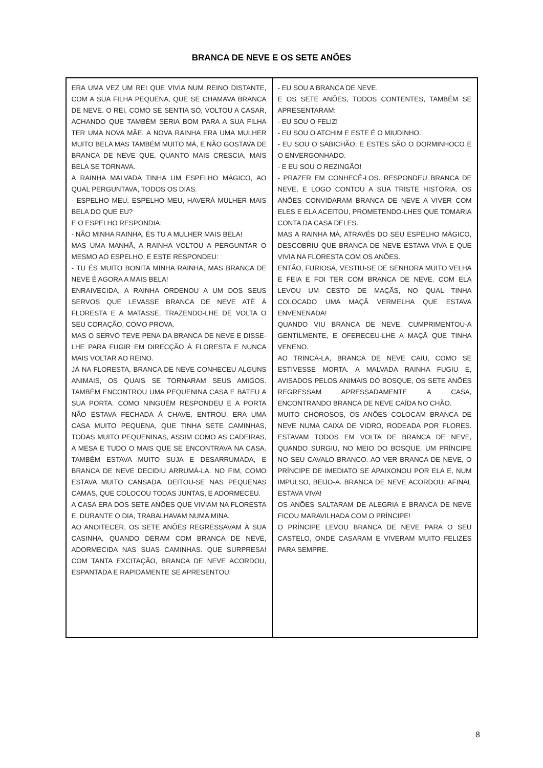BRANCA DE NEVE E OS SETE ANÕES
ERA UMA VEZ UM REI QUE VIVIA NUM REINO DISTANTE, COM A SUA FILHA PEQUENA, QUE SE CHAMAVA BRANCA DE NEVE. O REI, COMO SE SENTIA SÓ, VOLTOU A CASAR, ACHANDO QUE TAMBÉM SERIA BOM PARA A SUA FILHA TER UMA NOVA MÃE. A NOVA RAINHA ERA UMA MULHER MUITO BELA MAS TAMBÉM MUITO MÁ, E NÃO GOSTAVA DE BRANCA DE NEVE QUE, QUANTO MAIS CRESCIA, MAIS BELA SE TORNAVA.
A RAINHA MALVADA TINHA UM ESPELHO MÁGICO, AO QUAL PERGUNTAVA, TODOS OS DIAS:
- ESPELHO MEU, ESPELHO MEU, HAVERÁ MULHER MAIS BELA DO QUE EU?
E O ESPELHO RESPONDIA:
- NÃO MINHA RAINHA, ÉS TU A MULHER MAIS BELA!
MAS UMA MANHÃ, A RAINHA VOLTOU A PERGUNTAR O MESMO AO ESPELHO, E ESTE RESPONDEU:
- TU ÉS MUITO BONITA MINHA RAINHA, MAS BRANCA DE NEVE É AGORA A MAIS BELA!
ENRAIVECIDA, A RAINHA ORDENOU A UM DOS SEUS SERVOS QUE LEVASSE BRANCA DE NEVE ATÉ À FLORESTA E A MATASSE, TRAZENDO-LHE DE VOLTA O SEU CORAÇÃO, COMO PROVA.
MAS O SERVO TEVE PENA DA BRANCA DE NEVE E DISSE-LHE PARA FUGIR EM DIRECÇÃO À FLORESTA E NUNCA MAIS VOLTAR AO REINO.
JÁ NA FLORESTA, BRANCA DE NEVE CONHECEU ALGUNS ANIMAIS, OS QUAIS SE TORNARAM SEUS AMIGOS. TAMBÉM ENCONTROU UMA PEQUENINA CASA E BATEU A SUA PORTA. COMO NINGUÉM RESPONDEU E A PORTA NÃO ESTAVA FECHADA À CHAVE, ENTROU. ERA UMA CASA MUITO PEQUENA, QUE TINHA SETE CAMINHAS, TODAS MUITO PEQUENINAS, ASSIM COMO AS CADEIRAS, A MESA E TUDO O MAIS QUE SE ENCONTRAVA NA CASA. TAMBÉM ESTAVA MUITO SUJA E DESARRUMADA, E BRANCA DE NEVE DECIDIU ARRUMÁ-LA. NO FIM, COMO ESTAVA MUITO CANSADA, DEITOU-SE NAS PEQUENAS CAMAS, QUE COLOCOU TODAS JUNTAS, E ADORMECEU.
A CASA ERA DOS SETE ANÕES QUE VIVIAM NA FLORESTA E, DURANTE O DIA, TRABALHAVAM NUMA MINA.
AO ANOITECER, OS SETE ANÕES REGRESSAVAM À SUA CASINHA, QUANDO DERAM COM BRANCA DE NEVE, ADORMECIDA NAS SUAS CAMINHAS. QUE SURPRESA! COM TANTA EXCITAÇÃO, BRANCA DE NEVE ACORDOU, ESPANTADA E RAPIDAMENTE SE APRESENTOU:
- EU SOU A BRANCA DE NEVE.
E OS SETE ANÕES, TODOS CONTENTES, TAMBÉM SE APRESENTARAM:
- EU SOU O FELIZ!
- EU SOU O ATCHIM E ESTE É O MIUDINHO.
- EU SOU O SABICHÃO, E ESTES SÃO O DORMINHOCO E O ENVERGONHADO.
- E EU SOU O REZINGÃO!
- PRAZER EM CONHECÊ-LOS. RESPONDEU BRANCA DE NEVE, E LOGO CONTOU A SUA TRISTE HISTÓRIA. OS ANÕES CONVIDARAM BRANCA DE NEVE A VIVER COM ELES E ELA ACEITOU, PROMETENDO-LHES QUE TOMARIA CONTA DA CASA DELES.
MAS A RAINHA MÁ, ATRAVÉS DO SEU ESPELHO MÁGICO, DESCOBRIU QUE BRANCA DE NEVE ESTAVA VIVA E QUE VIVIA NA FLORESTA COM OS ANÕES.
ENTÃO, FURIOSA, VESTIU-SE DE SENHORA MUITO VELHA E FEIA E FOI TER COM BRANCA DE NEVE. COM ELA LEVOU UM CESTO DE MAÇÃS, NO QUAL TINHA COLOCADO UMA MAÇÃ VERMELHA QUE ESTAVA ENVENENADA!
QUANDO VIU BRANCA DE NEVE, CUMPRIMENTOU-A GENTILMENTE, E OFERECEU-LHE A MAÇÃ QUE TINHA VENENO.
AO TRINCÁ-LA, BRANCA DE NEVE CAIU, COMO SE ESTIVESSE MORTA. A MALVADA RAINHA FUGIU E, AVISADOS PELOS ANIMAIS DO BOSQUE, OS SETE ANÕES REGRESSAM APRESSADAMENTE A CASA, ENCONTRANDO BRANCA DE NEVE CAÍDA NO CHÃO.
MUITO CHOROSOS, OS ANÕES COLOCAM BRANCA DE NEVE NUMA CAIXA DE VIDRO, RODEADA POR FLORES. ESTAVAM TODOS EM VOLTA DE BRANCA DE NEVE, QUANDO SURGIU, NO MEIO DO BOSQUE, UM PRÍNCIPE NO SEU CAVALO BRANCO. AO VER BRANCA DE NEVE, O PRÍNCIPE DE IMEDIATO SE APAIXONOU POR ELA E, NUM IMPULSO, BEIJO-A. BRANCA DE NEVE ACORDOU: AFINAL ESTAVA VIVA!
OS ANÕES SALTARAM DE ALEGRIA E BRANCA DE NEVE FICOU MARAVILHADA COM O PRÍNCIPE!
O PRÍNCIPE LEVOU BRANCA DE NEVE PARA O SEU CASTELO, ONDE CASARAM E VIVERAM MUITO FELIZES PARA SEMPRE.
8